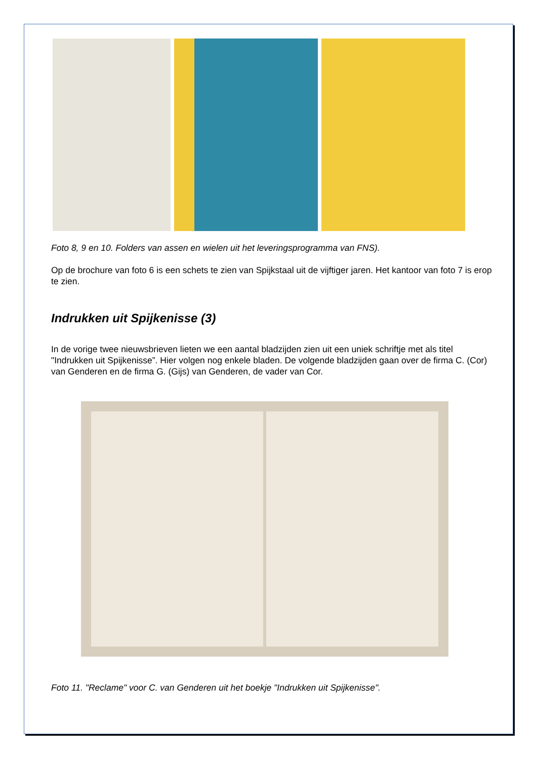Foto 8, 9 en 10. Folders van assen en wielen uit het leveringsprogramma van FNS).
Op de brochure van foto 6 is een schets te zien van Spijkstaal uit de vijftiger jaren. Het kantoor van foto 7 is erop te zien.
Indrukken uit Spijkenisse (3)
In de vorige twee nieuwsbrieven lieten we een aantal bladzijden zien uit een uniek schriftje met als titel "Indrukken uit Spijkenisse”. Hier volgen nog enkele bladen. De volgende bladzijden gaan over de firma C. (Cor) van Genderen en de firma G. (Gijs) van Genderen, de vader van Cor.
Foto 11. "Reclame" voor C. van Genderen uit het boekje "Indrukken uit Spijkenisse".